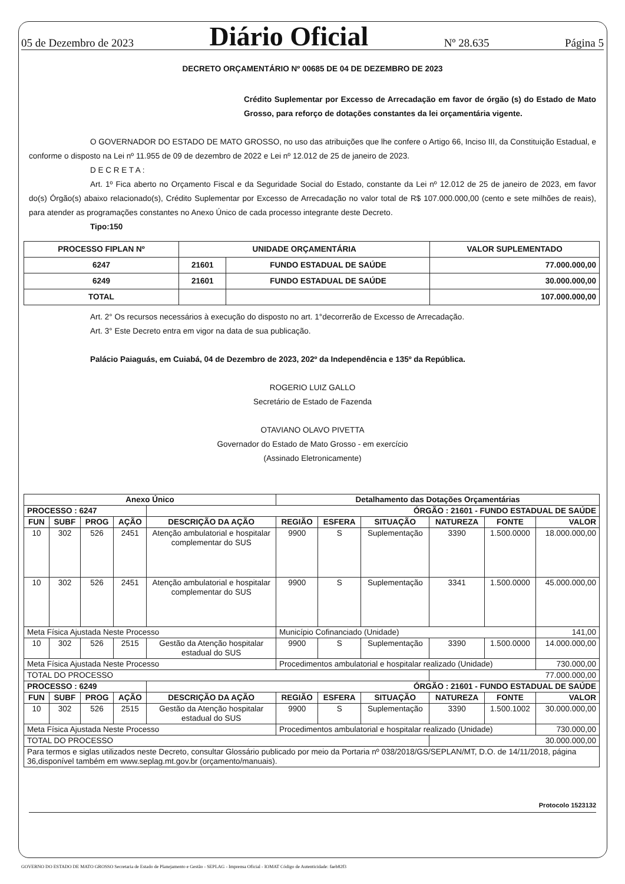05 de Dezembro de 2023 Diário Oficial Nº 28.635 Página 5
DECRETO ORÇAMENTÁRIO Nº 00685 DE 04 DE DEZEMBRO DE 2023
Crédito Suplementar por Excesso de Arrecadação em favor de órgão (s) do Estado de Mato Grosso, para reforço de dotações constantes da lei orçamentária vigente.
O GOVERNADOR DO ESTADO DE MATO GROSSO, no uso das atribuições que lhe confere o Artigo 66, Inciso III, da Constituição Estadual, e conforme o disposto na Lei nº 11.955 de 09 de dezembro de 2022 e Lei nº 12.012 de 25 de janeiro de 2023.
D E C R E T A :
Art. 1º Fica aberto no Orçamento Fiscal e da Seguridade Social do Estado, constante da Lei nº 12.012 de 25 de janeiro de 2023, em favor do(s) Órgão(s) abaixo relacionado(s), Crédito Suplementar por Excesso de Arrecadação no valor total de R$ 107.000.000,00 (cento e sete milhões de reais), para atender as programações constantes no Anexo Único de cada processo integrante deste Decreto.
Tipo:150
| PROCESSO FIPLAN Nº | UNIDADE ORÇAMENTÁRIA | | VALOR SUPLEMENTADO |
| --- | --- | --- | --- |
| 6247 | 21601 | FUNDO ESTADUAL DE SAÚDE | 77.000.000,00 |
| 6249 | 21601 | FUNDO ESTADUAL DE SAÚDE | 30.000.000,00 |
| TOTAL | | | 107.000.000,00 |
Art. 2° Os recursos necessários à execução do disposto no art. 1°decorrerão de Excesso de Arrecadação.
Art. 3° Este Decreto entra em vigor na data de sua publicação.
Palácio Paiaguás, em Cuiabá, 04 de Dezembro de 2023, 202º da Independência e 135º da República.
ROGERIO LUIZ GALLO
Secretário de Estado de Fazenda
OTAVIANO OLAVO PIVETTA
Governador do Estado de Mato Grosso - em exercício
(Assinado Eletronicamente)
| Anexo Único | | | | | Detalhamento das Dotações Orçamentárias | | | | | |
| --- | --- | --- | --- | --- | --- | --- | --- | --- | --- | --- |
| PROCESSO : 6247 | | | | ÓRGÃO : 21601 - FUNDO ESTADUAL DE SAÚDE | | | | | | |
| FUN | SUBF | PROG | AÇÃO | DESCRIÇÃO DA AÇÃO | REGIÃO | ESFERA | SITUAÇÃO | NATUREZA | FONTE | VALOR |
| 10 | 302 | 526 | 2451 | Atenção ambulatorial e hospitalar complementar do SUS | 9900 | S | Suplementação | 3390 | 1.500.0000 | 18.000.000,00 |
| 10 | 302 | 526 | 2451 | Atenção ambulatorial e hospitalar complementar do SUS | 9900 | S | Suplementação | 3341 | 1.500.0000 | 45.000.000,00 |
| Meta Física Ajustada Neste Processo | | | | | Município Cofinanciado (Unidade) | | | | | 141,00 |
| 10 | 302 | 526 | 2515 | Gestão da Atenção hospitalar estadual do SUS | 9900 | S | Suplementação | 3390 | 1.500.0000 | 14.000.000,00 |
| Meta Física Ajustada Neste Processo | | | | | Procedimentos ambulatorial e hospitalar realizado (Unidade) | | | | | 730.000,00 |
| TOTAL DO PROCESSO | | | | | | | | 77.000.000,00 | | |
| PROCESSO : 6249 | | | | ÓRGÃO : 21601 - FUNDO ESTADUAL DE SAÚDE | | | | | | |
| FUN | SUBF | PROG | AÇÃO | DESCRIÇÃO DA AÇÃO | REGIÃO | ESFERA | SITUAÇÃO | NATUREZA | FONTE | VALOR |
| 10 | 302 | 526 | 2515 | Gestão da Atenção hospitalar estadual do SUS | 9900 | S | Suplementação | 3390 | 1.500.1002 | 30.000.000,00 |
| Meta Física Ajustada Neste Processo | | | | | Procedimentos ambulatorial e hospitalar realizado (Unidade) | | | | | 730.000,00 |
| TOTAL DO PROCESSO | | | | | | | | 30.000.000,00 | | |
| Para termos e siglas utilizados neste Decreto, consultar Glossário publicado por meio da Portaria nº 038/2018/GS/SEPLAN/MT, D.O. de 14/11/2018, página 36,disponível também em www.seplag.mt.gov.br (orçamento/manuais). | | | | | | | | | | |
Protocolo 1523132
GOVERNO DO ESTADO DE MATO GROSSO Secretaria de Estado de Planejamento e Gestão - SEPLAG - Imprensa Oficial - IOMAT Código de Autenticidade: faeb82f3